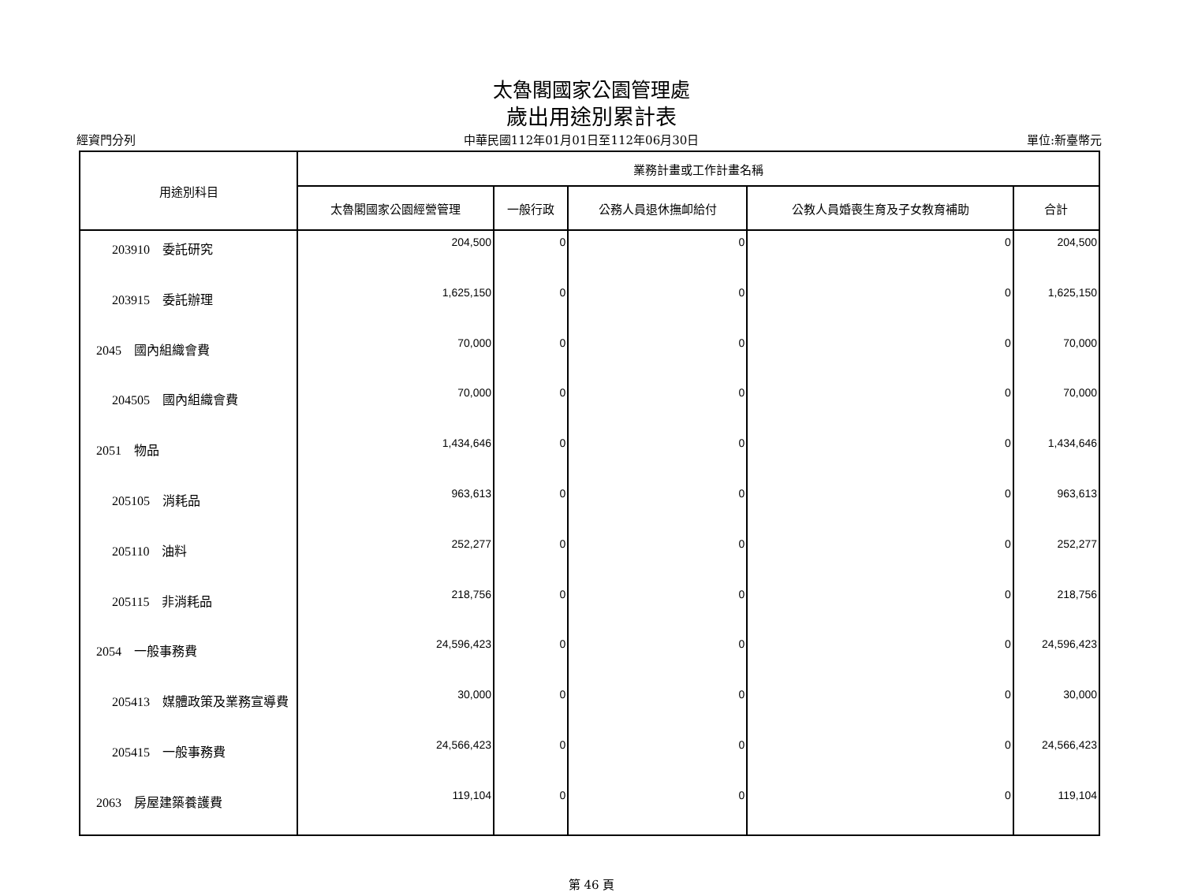太魯閣國家公園管理處
歲出用途別累計表
經資門分列 中華民國112年01月01日至112年06月30日 單位:新臺幣元
| 用途別科目 | 業務計畫或工作計畫名稱 | | | | |
| --- | --- | --- | --- | --- | --- |
| | 太魯閣國家公園經營管理 | 一般行政 | 公務人員退休撫卹給付 | 公教人員婚喪生育及子女教育補助 | 合計 |
| 203910 委託研究 | 204,500 | 0 | 0 | 0 | 204,500 |
| 203915 委託辦理 | 1,625,150 | 0 | 0 | 0 | 1,625,150 |
| 2045 國內組織會費 | 70,000 | 0 | 0 | 0 | 70,000 |
| 204505 國內組織會費 | 70,000 | 0 | 0 | 0 | 70,000 |
| 2051 物品 | 1,434,646 | 0 | 0 | 0 | 1,434,646 |
| 205105 消耗品 | 963,613 | 0 | 0 | 0 | 963,613 |
| 205110 油料 | 252,277 | 0 | 0 | 0 | 252,277 |
| 205115 非消耗品 | 218,756 | 0 | 0 | 0 | 218,756 |
| 2054 一般事務費 | 24,596,423 | 0 | 0 | 0 | 24,596,423 |
| 205413 媒體政策及業務宣導費 | 30,000 | 0 | 0 | 0 | 30,000 |
| 205415 一般事務費 | 24,566,423 | 0 | 0 | 0 | 24,566,423 |
| 2063 房屋建築養護費 | 119,104 | 0 | 0 | 0 | 119,104 |
第 46 頁